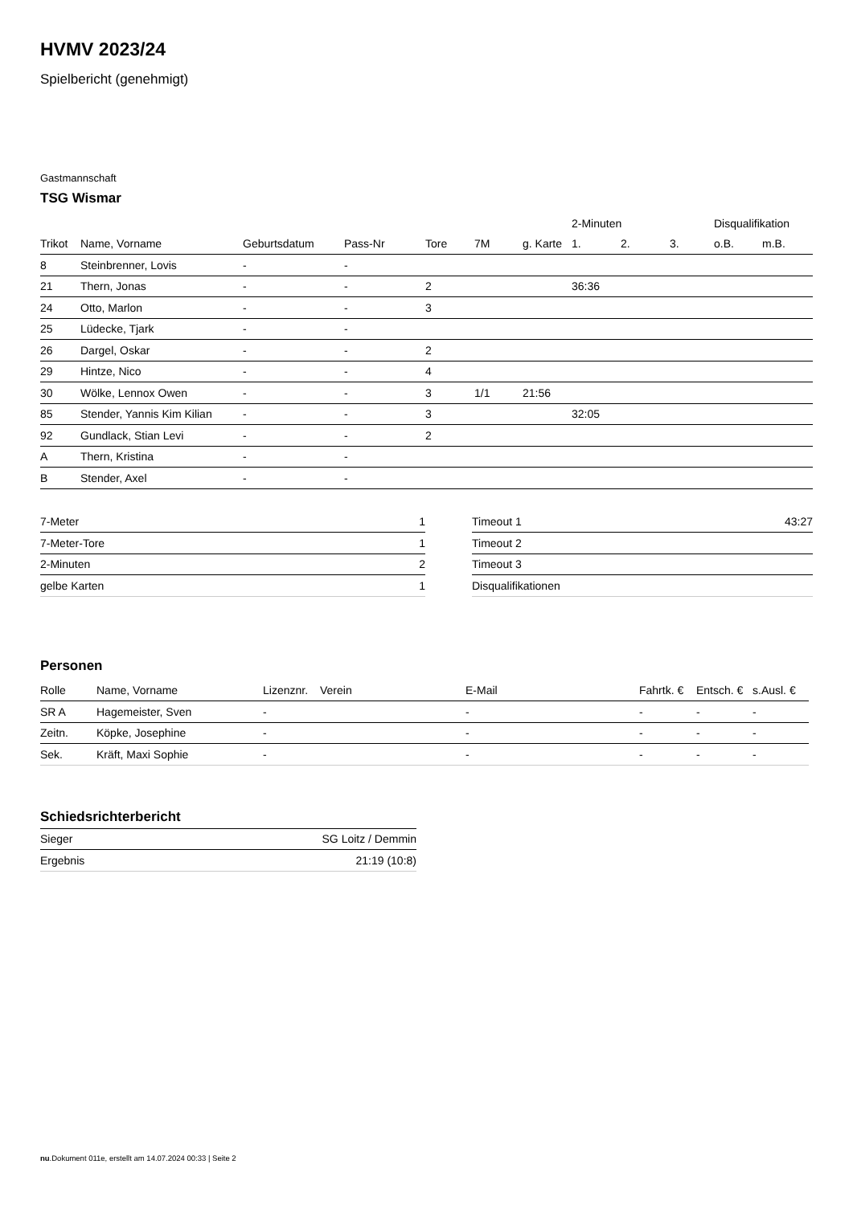HVMV 2023/24
Spielbericht (genehmigt)
Gastmannschaft
TSG Wismar
| | | | | | | | 2-Minuten | | | Disqualifikation | |
| --- | --- | --- | --- | --- | --- | --- | --- | --- | --- | --- | --- |
| Trikot | Name, Vorname | Geburtsdatum | Pass-Nr | Tore | 7M | g. Karte | 1. | 2. | 3. | o.B. | m.B. |
| 8 | Steinbrenner, Lovis | - | - | | | | | | | | |
| 21 | Thern, Jonas | - | - | 2 | | | 36:36 | | | | |
| 24 | Otto, Marlon | - | - | 3 | | | | | | | |
| 25 | Lüdecke, Tjark | - | - | | | | | | | | |
| 26 | Dargel, Oskar | - | - | 2 | | | | | | | |
| 29 | Hintze, Nico | - | - | 4 | | | | | | | |
| 30 | Wölke, Lennox Owen | - | - | 3 | 1/1 | 21:56 | | | | | |
| 85 | Stender, Yannis Kim Kilian | - | - | 3 | | | 32:05 | | | | |
| 92 | Gundlack, Stian Levi | - | - | 2 | | | | | | | |
| A | Thern, Kristina | - | - | | | | | | | | |
| B | Stender, Axel | - | - | | | | | | | | |
| 7-Meter | 1 |
| 7-Meter-Tore | 1 |
| 2-Minuten | 2 |
| gelbe Karten | 1 |
| Timeout 1 | 43:27 |
| Timeout 2 | |
| Timeout 3 | |
| Disqualifikationen | |
Personen
| Rolle | Name, Vorname | Lizenznr. | Verein | E-Mail | Fahrtk. € | Entsch. € | s.Ausl. € |
| --- | --- | --- | --- | --- | --- | --- | --- |
| SR A | Hagemeister, Sven | - | | - | - | - | - |
| Zeitn. | Köpke, Josephine | - | | - | - | - | - |
| Sek. | Kräft, Maxi Sophie | - | | - | - | - | - |
Schiedsrichterbericht
| Sieger | SG Loitz / Demmin |
| Ergebnis | 21:19 (10:8) |
nu.Dokument 011e, erstellt am 14.07.2024 00:33 | Seite 2